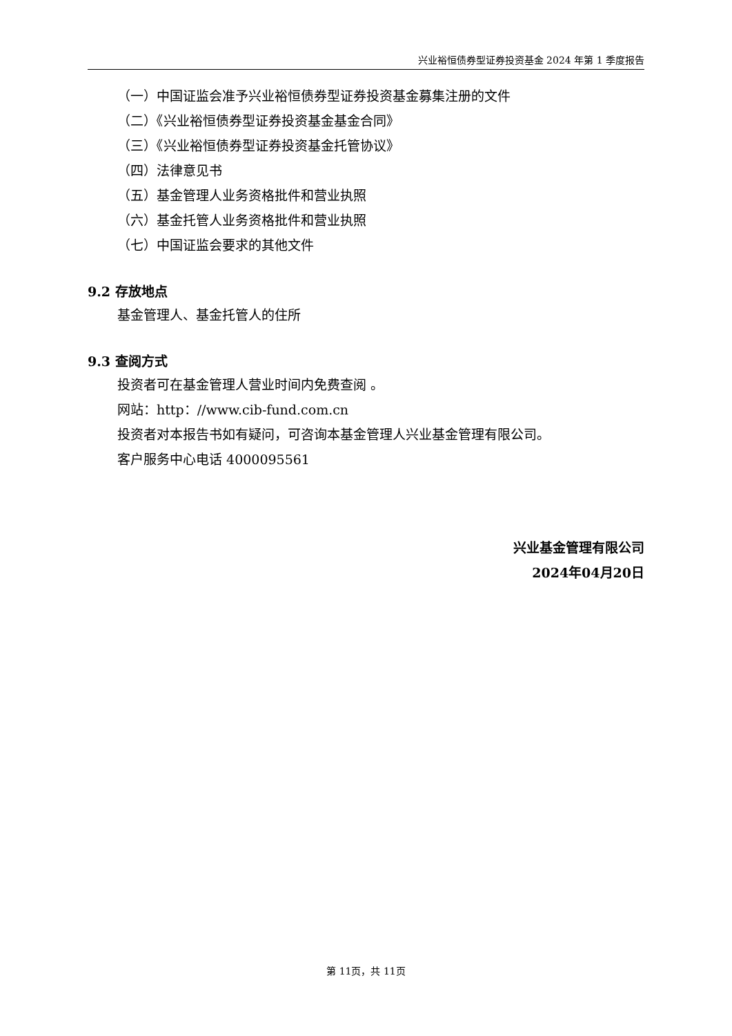兴业裕恒债券型证券投资基金 2024 年第 1 季度报告
（一）中国证监会准予兴业裕恒债券型证券投资基金募集注册的文件
（二）《兴业裕恒债券型证券投资基金基金合同》
（三）《兴业裕恒债券型证券投资基金托管协议》
（四）法律意见书
（五）基金管理人业务资格批件和营业执照
（六）基金托管人业务资格批件和营业执照
（七）中国证监会要求的其他文件
9.2 存放地点
基金管理人、基金托管人的住所
9.3 查阅方式
投资者可在基金管理人营业时间内免费查阅 。
网站：http：//www.cib-fund.com.cn
投资者对本报告书如有疑问，可咨询本基金管理人兴业基金管理有限公司。
客户服务中心电话 4000095561
兴业基金管理有限公司
2024年04月20日
第 11页，共 11页